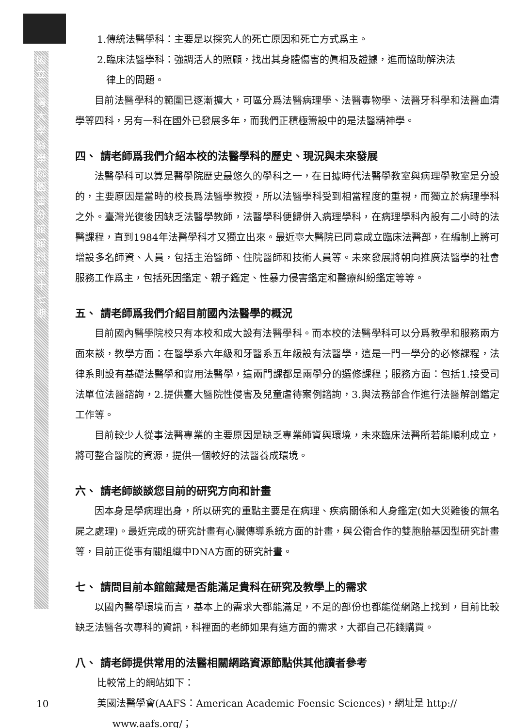國立臺灣大學醫學院圖書分館館訊第十七期
1.傳統法醫學科：主要是以探究人的死亡原因和死亡方式爲主。
2.臨床法醫學科：強調活人的照顧，找出其身體傷害的眞相及證據，進而協助解決法
律上的問題。
目前法醫學科的範圍已逐漸擴大，可區分爲法醫病理學、法醫毒物學、法醫牙科學和法醫血清學等四科，另有一科在國外已發展多年，而我們正積極籌設中的是法醫精神學。
四、 請老師爲我們介紹本校的法醫學科的歷史、現況與未來發展
法醫學科可以算是醫學院歷史最悠久的學科之一，在日據時代法醫學教室與病理學教室是分設的，主要原因是當時的校長爲法醫學教授，所以法醫學科受到相當程度的重視，而獨立於病理學科之外。臺灣光復後因缺乏法醫學教師，法醫學科便歸併入病理學科，在病理學科內設有二小時的法醫課程，直到1984年法醫學科才又獨立出來。最近臺大醫院已同意成立臨床法醫部，在編制上將可增設多名師資、人員，包括主治醫師、住院醫師和技術人員等。未來發展將朝向推廣法醫學的社會服務工作爲主，包括死因鑑定、親子鑑定、性暴力侵害鑑定和醫療糾紛鑑定等等。
五、 請老師爲我們介紹目前國內法醫學的概況
目前國內醫學院校只有本校和成大設有法醫學科。而本校的法醫學科可以分爲教學和服務兩方面來談，教學方面：在醫學系六年級和牙醫系五年級設有法醫學，這是一門一學分的必修課程，法律系則設有基礎法醫學和實用法醫學，這兩門課都是兩學分的選修課程；服務方面：包括1.接受司法單位法醫諮詢，2.提供臺大醫院性侵害及兒童虐待案例諮詢，3.與法務部合作進行法醫解剖鑑定工作等。
目前較少人從事法醫專業的主要原因是缺乏專業師資與環境，未來臨床法醫所若能順利成立，將可整合醫院的資源，提供一個較好的法醫養成環境。
六、 請老師談談您目前的研究方向和計畫
因本身是學病理出身，所以研究的重點主要是在病理、疾病關係和人身鑑定(如大災難後的無名屍之處理)。最近完成的研究計畫有心臟傳導系統方面的計畫，與公衛合作的雙胞胎基因型研究計畫等，目前正從事有關組織中DNA方面的研究計畫。
七、 請問目前本館館藏是否能滿足貴科在研究及教學上的需求
以國內醫學環境而言，基本上的需求大都能滿足，不足的部份也都能從網路上找到，目前比較缺乏法醫各次專科的資訊，科裡面的老師如果有這方面的需求，大都自己花錢購買。
八、 請老師提供常用的法醫相關網路資源節點供其他讀者參考
比較常上的網站如下：
美國法醫學會(AAFS：American Academic Foensic Sciences)，網址是 http://
www.aafs.org/；
10